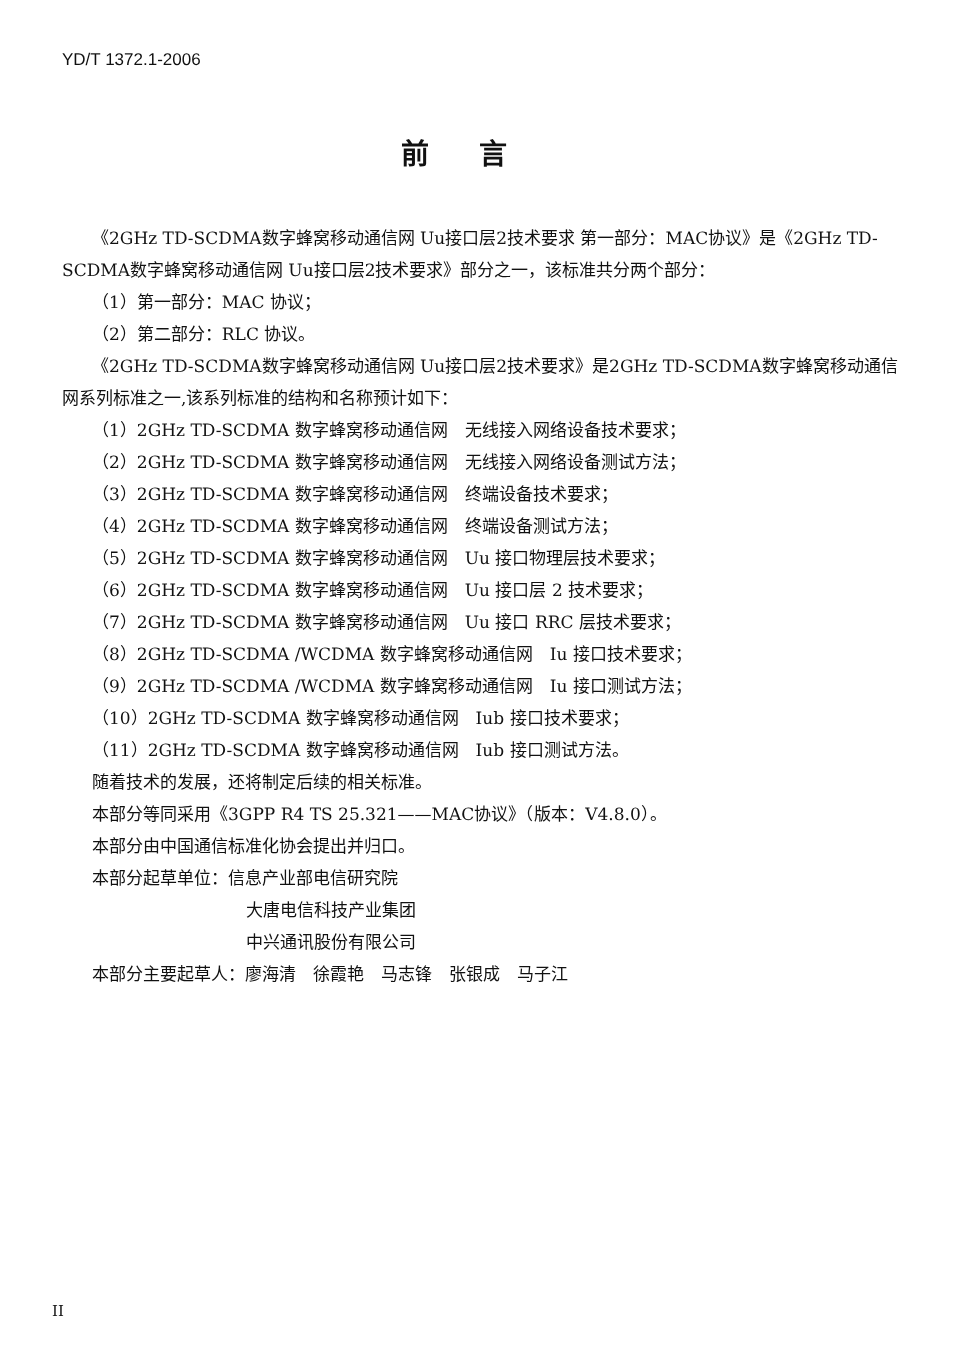YD/T 1372.1-2006
前言
《2GHz TD-SCDMA数字蜂窝移动通信网 Uu接口层2技术要求 第一部分：MAC协议》是《2GHz TD-SCDMA数字蜂窝移动通信网 Uu接口层2技术要求》部分之一，该标准共分两个部分：
（1）第一部分：MAC 协议；
（2）第二部分：RLC 协议。
《2GHz TD-SCDMA数字蜂窝移动通信网 Uu接口层2技术要求》是2GHz TD-SCDMA数字蜂窝移动通信网系列标准之一,该系列标准的结构和名称预计如下：
（1）2GHz TD-SCDMA 数字蜂窝移动通信网　无线接入网络设备技术要求；
（2）2GHz TD-SCDMA 数字蜂窝移动通信网　无线接入网络设备测试方法；
（3）2GHz TD-SCDMA 数字蜂窝移动通信网　终端设备技术要求；
（4）2GHz TD-SCDMA 数字蜂窝移动通信网　终端设备测试方法；
（5）2GHz TD-SCDMA 数字蜂窝移动通信网　Uu 接口物理层技术要求；
（6）2GHz TD-SCDMA 数字蜂窝移动通信网　Uu 接口层 2 技术要求；
（7）2GHz TD-SCDMA 数字蜂窝移动通信网　Uu 接口 RRC 层技术要求；
（8）2GHz TD-SCDMA /WCDMA 数字蜂窝移动通信网　Iu 接口技术要求；
（9）2GHz TD-SCDMA /WCDMA 数字蜂窝移动通信网　Iu 接口测试方法；
（10）2GHz TD-SCDMA 数字蜂窝移动通信网　Iub 接口技术要求；
（11）2GHz TD-SCDMA 数字蜂窝移动通信网　Iub 接口测试方法。
随着技术的发展，还将制定后续的相关标准。
本部分等同采用《3GPP R4 TS 25.321——MAC协议》（版本：V4.8.0）。
本部分由中国通信标准化协会提出并归口。
本部分起草单位：信息产业部电信研究院
大唐电信科技产业集团
中兴通讯股份有限公司
本部分主要起草人：廖海清　徐霞艳　马志锋　张银成　马子江
II